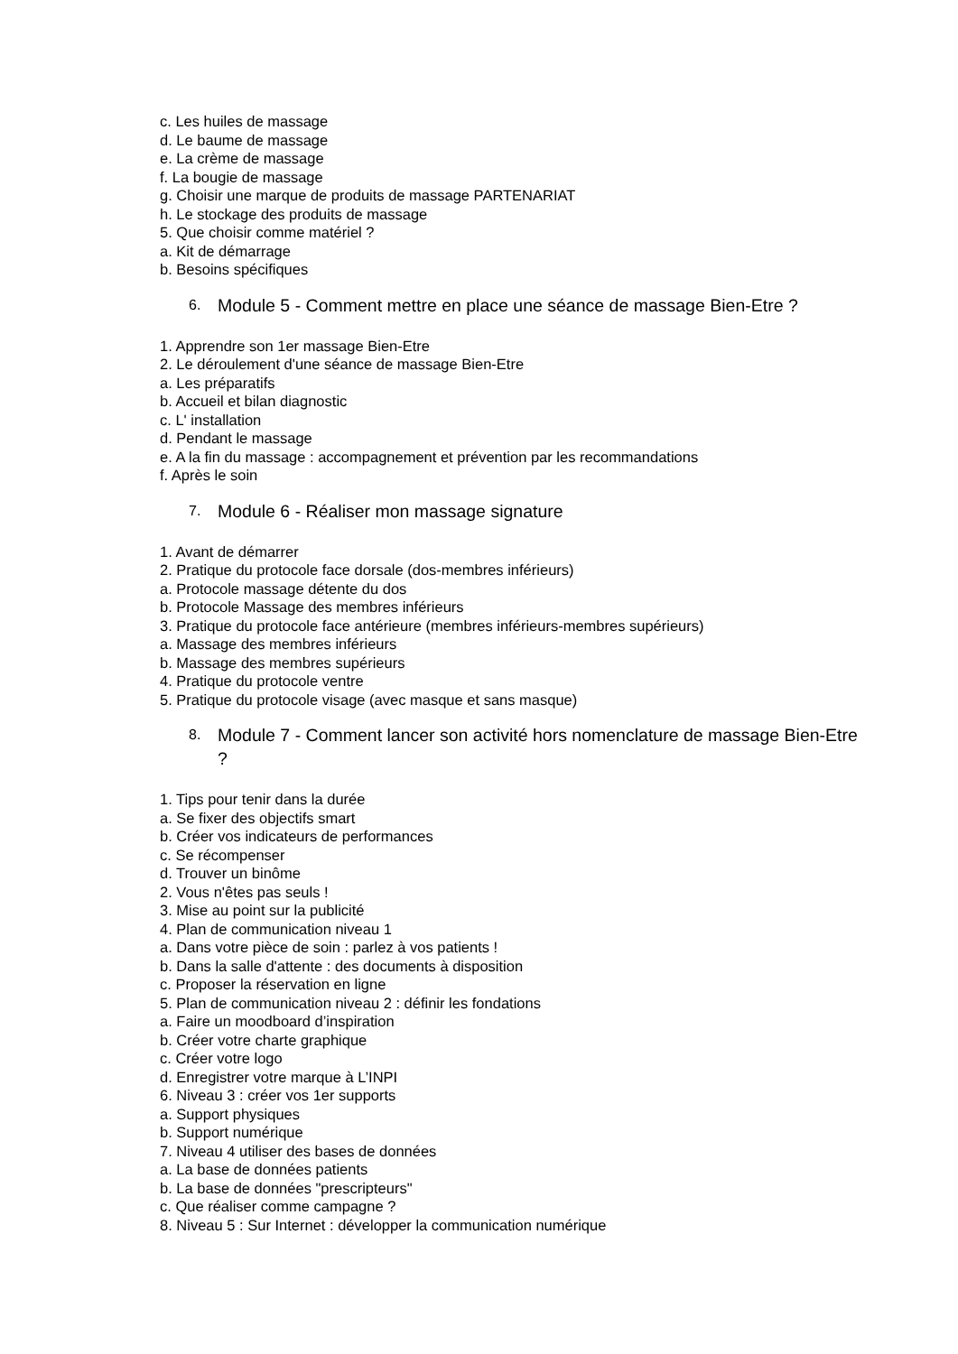c. Les huiles de massage
d. Le baume de massage
e. La crème de massage
f. La bougie de massage
g. Choisir une marque de produits de massage PARTENARIAT
h. Le stockage des produits de massage
5. Que choisir comme matériel ?
a. Kit de démarrage
b. Besoins spécifiques
6. Module 5 - Comment mettre en place une séance de massage Bien-Etre ?
1. Apprendre son 1er massage Bien-Etre
2. Le déroulement d'une séance de massage Bien-Etre
a. Les préparatifs
b. Accueil et bilan diagnostic
c. L' installation
d. Pendant le massage
e. A la fin du massage : accompagnement et prévention par les recommandations
f. Après le soin
7. Module 6 - Réaliser mon massage signature
1. Avant de démarrer
2. Pratique du protocole face dorsale (dos-membres inférieurs)
a. Protocole massage détente du dos
b. Protocole Massage des membres inférieurs
3. Pratique du protocole face antérieure (membres inférieurs-membres supérieurs)
a. Massage des membres inférieurs
b. Massage des membres supérieurs
4. Pratique du protocole ventre
5. Pratique du protocole visage (avec masque et sans masque)
8. Module 7 - Comment lancer son activité hors nomenclature de massage Bien-Etre ?
1. Tips pour tenir dans la durée
a. Se fixer des objectifs smart
b. Créer vos indicateurs de performances
c. Se récompenser
d. Trouver un binôme
2. Vous n'êtes pas seuls !
3. Mise au point sur la publicité
4. Plan de communication niveau 1
a. Dans votre pièce de soin : parlez à vos patients !
b. Dans la salle d'attente : des documents à disposition
c. Proposer la réservation en ligne
5. Plan de communication niveau 2 : définir les fondations
a. Faire un moodboard d’inspiration
b. Créer votre charte graphique
c. Créer votre logo
d. Enregistrer votre marque à L’INPI
6. Niveau 3 : créer vos 1er supports
a. Support physiques
b. Support numérique
7. Niveau 4 utiliser des bases de données
a. La base de données patients
b. La base de données "prescripteurs"
c. Que réaliser comme campagne ?
8. Niveau 5 : Sur Internet : développer la communication numérique